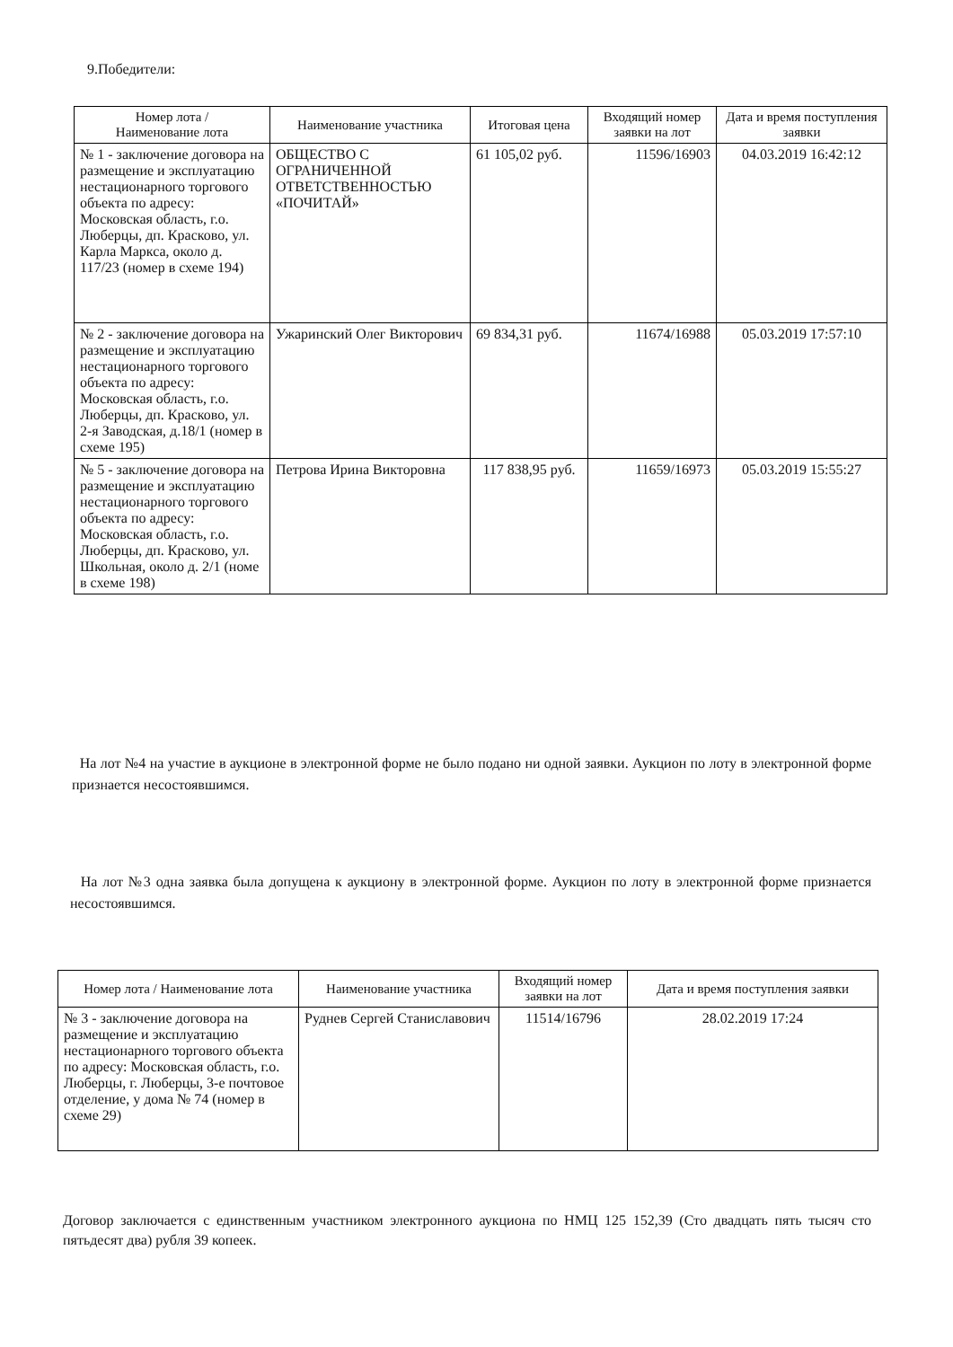9.Победители:
| Номер лота / Наименование лота | Наименование участника | Итоговая цена | Входящий номер заявки на лот | Дата и время поступления заявки |
| --- | --- | --- | --- | --- |
| № 1 - заключение договора на размещение и эксплуатацию нестационарного торгового объекта по адресу: Московская область, г.о. Люберцы, дп. Красково, ул. Карла Маркса, около д. 117/23 (номер в схеме 194) | ОБЩЕСТВО С ОГРАНИЧЕННОЙ ОТВЕТСТВЕННОСТЬЮ «ПОЧИТАЙ» | 61 105,02 руб. | 11596/16903 | 04.03.2019 16:42:12 |
| № 2 - заключение договора на размещение и эксплуатацию нестационарного торгового объекта по адресу: Московская область, г.о. Люберцы, дп. Красково, ул. 2-я Заводская, д.18/1 (номер в схеме 195) | Ужаринский Олег Викторович | 69 834,31 руб. | 11674/16988 | 05.03.2019 17:57:10 |
| № 5 - заключение договора на размещение и эксплуатацию нестационарного торгового объекта по адресу: Московская область, г.о. Люберцы, дп. Красково, ул. Школьная, около д. 2/1 (номе в схеме 198) | Петрова Ирина Викторовна | 117 838,95 руб. | 11659/16973 | 05.03.2019 15:55:27 |
На лот №4 на участие в аукционе в электронной форме не было подано ни одной заявки. Аукцион по лоту в электронной форме признается несостоявшимся.
На лот №3 одна заявка была допущена к аукциону в электронной форме. Аукцион по лоту в электронной форме признается несостоявшимся.
| Номер лота / Наименование лота | Наименование участника | Входящий номер заявки на лот | Дата и время поступления заявки |
| --- | --- | --- | --- |
| № 3 - заключение договора на размещение и эксплуатацию нестационарного торгового объекта по адресу: Московская область, г.о. Люберцы, г. Люберцы, 3-е почтовое отделение, у дома № 74 (номер в схеме 29) | Руднев Сергей Станиславович | 11514/16796 | 28.02.2019 17:24 |
Договор заключается с единственным участником электронного аукциона по НМЦ 125 152,39 (Сто двадцать пять тысяч сто пятьдесят два) рубля 39 копеек.